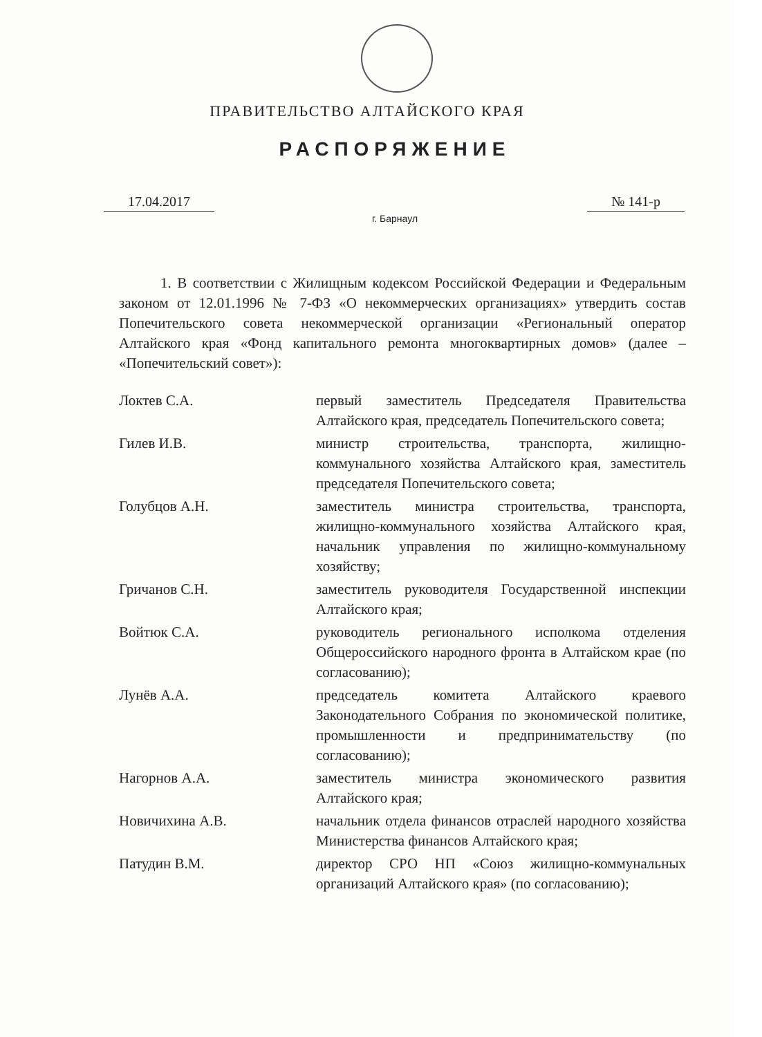ПРАВИТЕЛЬСТВО АЛТАЙСКОГО КРАЯ
РАСПОРЯЖЕНИЕ
17.04.2017 № 141-р
г. Барнаул
1. В соответствии с Жилищным кодексом Российской Федерации и Федеральным законом от 12.01.1996 № 7-ФЗ «О некоммерческих организациях» утвердить состав Попечительского совета некоммерческой организации «Региональный оператор Алтайского края «Фонд капитального ремонта многоквартирных домов» (далее – «Попечительский совет»):
| Локтев С.А. | первый заместитель Председателя Правительства Алтайского края, председатель Попечительского совета; |
| Гилев И.В. | министр строительства, транспорта, жилищно-коммунального хозяйства Алтайского края, заместитель председателя Попечительского совета; |
| Голубцов А.Н. | заместитель министра строительства, транспорта, жилищно-коммунального хозяйства Алтайского края, начальник управления по жилищно-коммунальному хозяйству; |
| Гричанов С.Н. | заместитель руководителя Государственной инспекции Алтайского края; |
| Войтюк С.А. | руководитель регионального исполкома отделения Общероссийского народного фронта в Алтайском крае (по согласованию); |
| Лунёв А.А. | председатель комитета Алтайского краевого Законодательного Собрания по экономической политике, промышленности и предпринимательству (по согласованию); |
| Нагорнов А.А. | заместитель министра экономического развития Алтайского края; |
| Новичихина А.В. | начальник отдела финансов отраслей народного хозяйства Министерства финансов Алтайского края; |
| Патудин В.М. | директор СРО НП «Союз жилищно-коммунальных организаций Алтайского края» (по согласованию); |